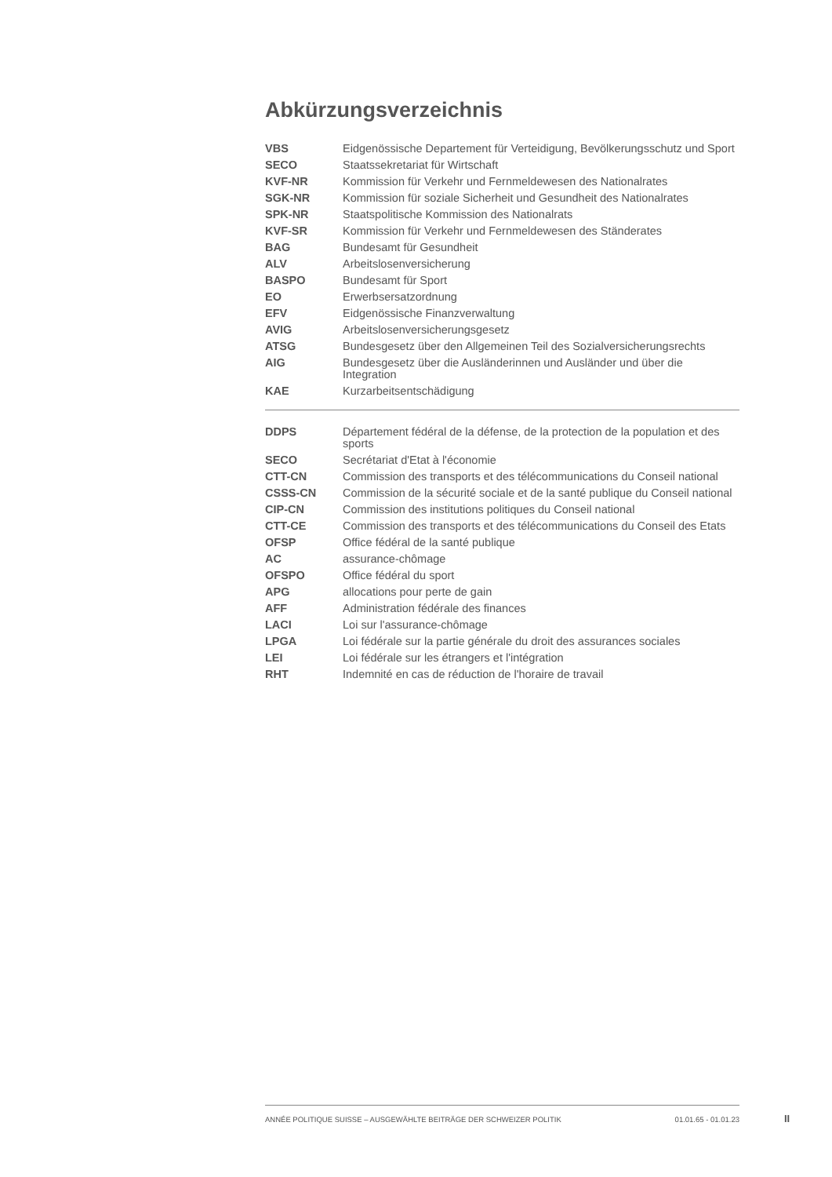Abkürzungsverzeichnis
| VBS | Eidgenössische Departement für Verteidigung, Bevölkerungsschutz und Sport |
| SECO | Staatssekretariat für Wirtschaft |
| KVF-NR | Kommission für Verkehr und Fernmeldewesen des Nationalrates |
| SGK-NR | Kommission für soziale Sicherheit und Gesundheit des Nationalrates |
| SPK-NR | Staatspolitische Kommission des Nationalrats |
| KVF-SR | Kommission für Verkehr und Fernmeldewesen des Ständerates |
| BAG | Bundesamt für Gesundheit |
| ALV | Arbeitslosenversicherung |
| BASPO | Bundesamt für Sport |
| EO | Erwerbsersatzordnung |
| EFV | Eidgenössische Finanzverwaltung |
| AVIG | Arbeitslosenversicherungsgesetz |
| ATSG | Bundesgesetz über den Allgemeinen Teil des Sozialversicherungsrechts |
| AIG | Bundesgesetz über die Ausländerinnen und Ausländer und über die Integration |
| KAE | Kurzarbeitsentschädigung |
| DDPS | Département fédéral de la défense, de la protection de la population et des sports |
| SECO | Secrétariat d'Etat à l'économie |
| CTT-CN | Commission des transports et des télécommunications du Conseil national |
| CSSS-CN | Commission de la sécurité sociale et de la santé publique du Conseil national |
| CIP-CN | Commission des institutions politiques du Conseil national |
| CTT-CE | Commission des transports et des télécommunications du Conseil des Etats |
| OFSP | Office fédéral de la santé publique |
| AC | assurance-chômage |
| OFSPO | Office fédéral du sport |
| APG | allocations pour perte de gain |
| AFF | Administration fédérale des finances |
| LACI | Loi sur l'assurance-chômage |
| LPGA | Loi fédérale sur la partie générale du droit des assurances sociales |
| LEI | Loi fédérale sur les étrangers et l'intégration |
| RHT | Indemnité en cas de réduction de l'horaire de travail |
ANNÉE POLITIQUE SUISSE – AUSGEWÄHLTE BEITRÄGE DER SCHWEIZER POLITIK 01.01.65 - 01.01.23
II